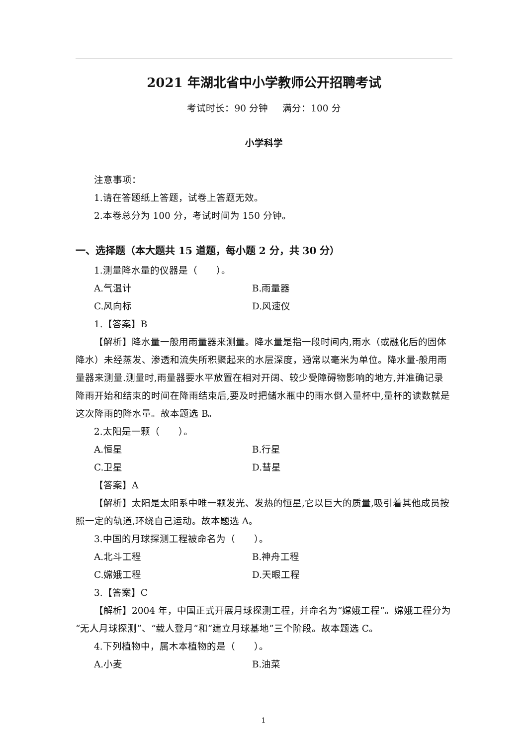2021 年湖北省中小学教师公开招聘考试
考试时长：90 分钟 满分：100 分
小学科学
注意事项：
1.请在答题纸上答题，试卷上答题无效。
2.本卷总分为 100 分，考试时间为 150 分钟。
一、选择题（本大题共 15 道题，每小题 2 分，共 30 分）
1.测量降水量的仪器是（　　）。
A.气温计 B.雨量器
C.风向标 D.风速仪
1.【答案】B
【解析】降水量一般用雨量器来测量。降水量是指一段时间内,雨水（或融化后的固体降水）未经蒸发、渗透和流失所积聚起来的水层深度，通常以毫米为单位。降水量-般用雨量器来测量.测量时,雨量器要水平放置在相对开阔、较少受障碍物影响的地方,并准确记录降雨开始和结束的时间在降雨结束后,要及时把储水瓶中的雨水倒入量杯中,量杯的读数就是这次降雨的降水量。故本题选 B。
2.太阳是一颗（　　）。
A.恒星 B.行星
C.卫星 D.彗星
【答案】A
【解析】太阳是太阳系中唯一颗发光、发热的恒星,它以巨大的质量,吸引着其他成员按照一定的轨道,环绕自己运动。故本题选 A。
3.中国的月球探测工程被命名为（　　）。
A.北斗工程 B.神舟工程
C.嫦娥工程 D.天眼工程
3.【答案】C
【解析】2004 年，中国正式开展月球探测工程，并命名为“嫦娥工程”。嫦娥工程分为“无人月球探测”、“载人登月”和“建立月球基地”三个阶段。故本题选 C。
4.下列植物中，属木本植物的是（　　）。
A.小麦 B.油菜
1